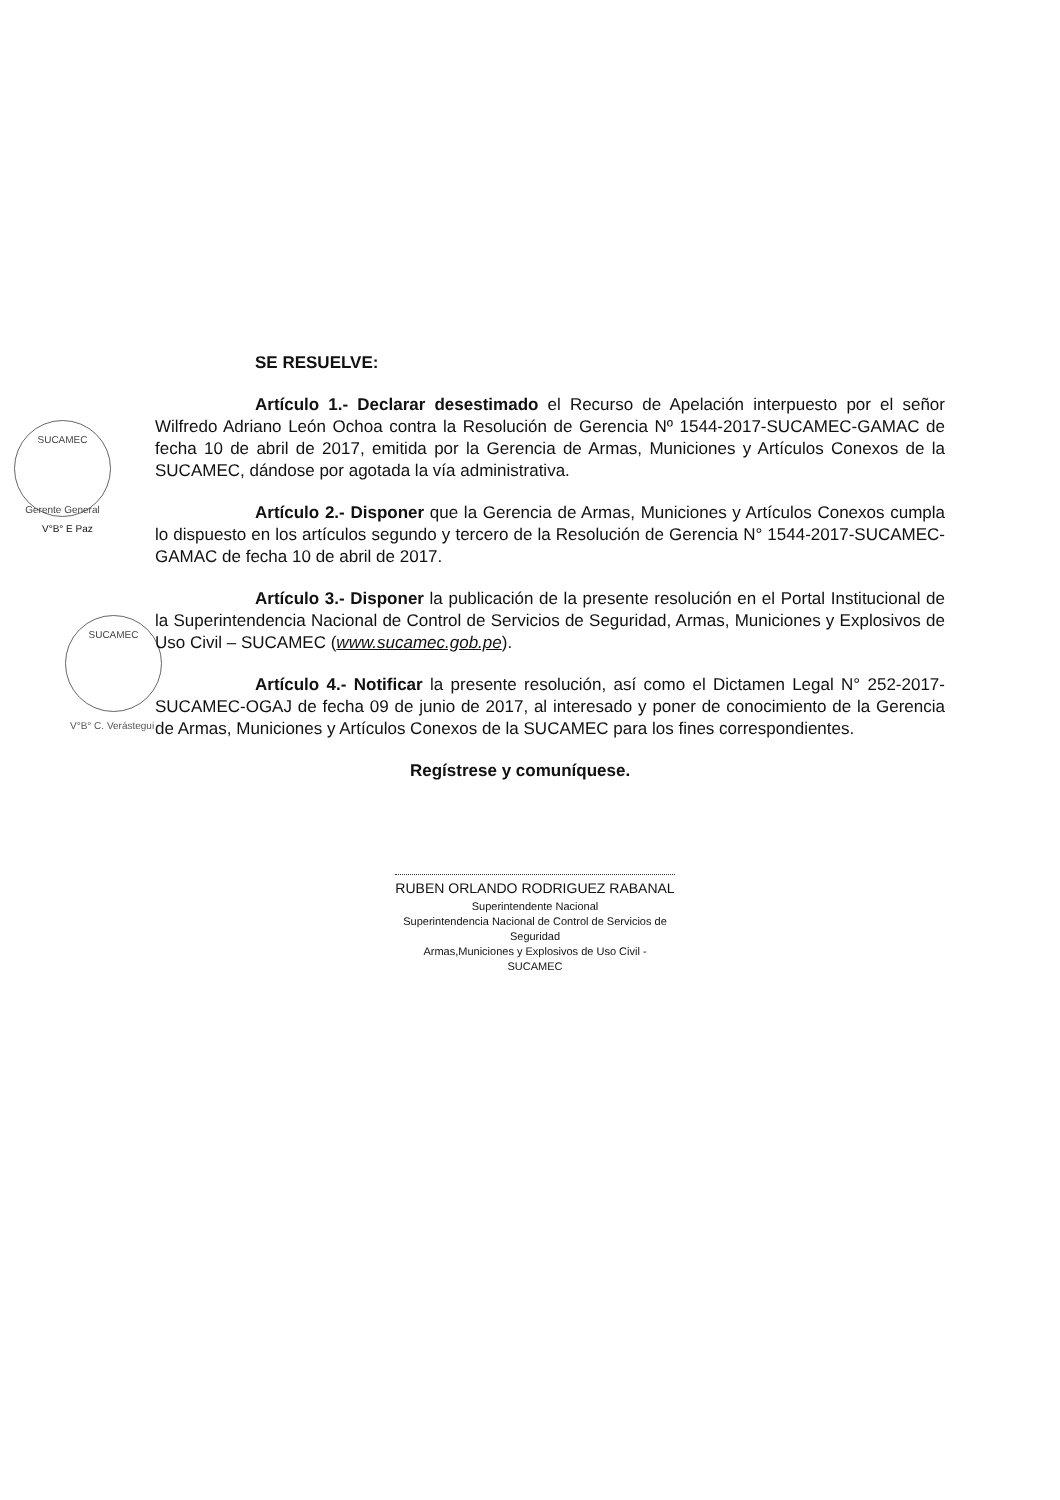SUCAMEC
Gerente General
V°B° E Paz
SUCAMEC
V°B° C. Verástegui
SE RESUELVE:
Artículo 1.- Declarar desestimado el Recurso de Apelación interpuesto por el señor Wilfredo Adriano León Ochoa contra la Resolución de Gerencia Nº 1544-2017-SUCAMEC-GAMAC de fecha 10 de abril de 2017, emitida por la Gerencia de Armas, Municiones y Artículos Conexos de la SUCAMEC, dándose por agotada la vía administrativa.
Artículo 2.- Disponer que la Gerencia de Armas, Municiones y Artículos Conexos cumpla lo dispuesto en los artículos segundo y tercero de la Resolución de Gerencia N° 1544-2017-SUCAMEC-GAMAC de fecha 10 de abril de 2017.
Artículo 3.- Disponer la publicación de la presente resolución en el Portal Institucional de la Superintendencia Nacional de Control de Servicios de Seguridad, Armas, Municiones y Explosivos de Uso Civil – SUCAMEC (www.sucamec.gob.pe).
Artículo 4.- Notificar la presente resolución, así como el Dictamen Legal N° 252-2017-SUCAMEC-OGAJ de fecha 09 de junio de 2017, al interesado y poner de conocimiento de la Gerencia de Armas, Municiones y Artículos Conexos de la SUCAMEC para los fines correspondientes.
Regístrese y comuníquese.
RUBEN ORLANDO RODRIGUEZ RABANAL
Superintendente Nacional
Superintendencia Nacional de Control de Servicios de Seguridad
Armas,Municiones y Explosivos de Uso Civil - SUCAMEC